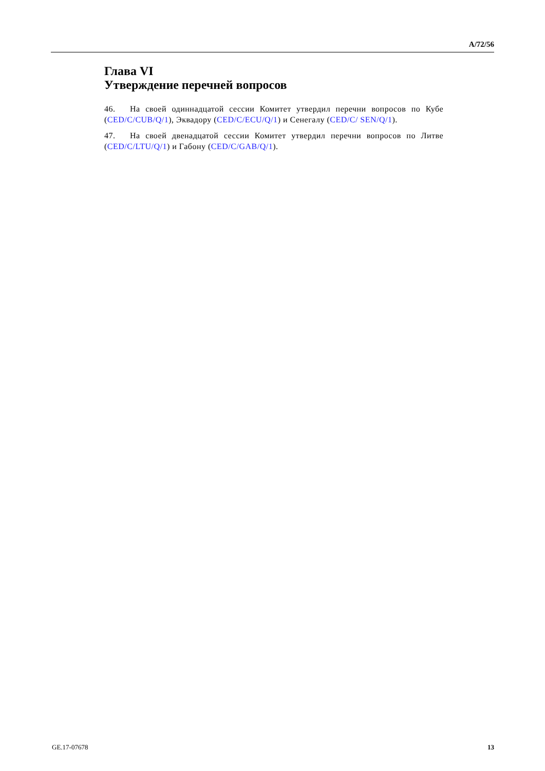A/72/56
Глава VI
Утверждение перечней вопросов
46. На своей одиннадцатой сессии Комитет утвердил перечни вопросов по Кубе (CED/C/CUB/Q/1), Эквадору (CED/C/ECU/Q/1) и Сенегалу (CED/C/ SEN/Q/1).
47. На своей двенадцатой сессии Комитет утвердил перечни вопросов по Литве (CED/C/LTU/Q/1) и Габону (CED/C/GAB/Q/1).
GE.17-07678 13